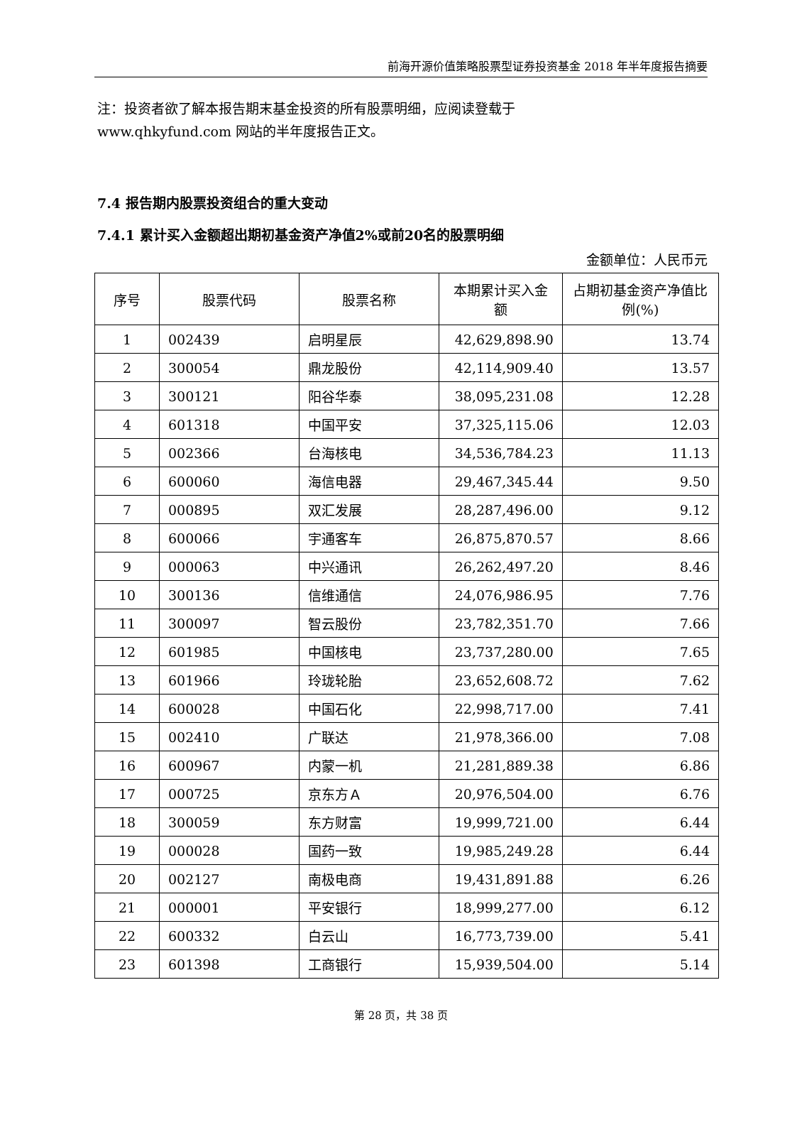前海开源价值策略股票型证券投资基金 2018 年半年度报告摘要
注：投资者欲了解本报告期末基金投资的所有股票明细，应阅读登载于
www.qhkyfund.com 网站的半年度报告正文。
7.4 报告期内股票投资组合的重大变动
7.4.1 累计买入金额超出期初基金资产净值2%或前20名的股票明细
金额单位：人民币元
| 序号 | 股票代码 | 股票名称 | 本期累计买入金额 | 占期初基金资产净值比例(%) |
| --- | --- | --- | --- | --- |
| 1 | 002439 | 启明星辰 | 42,629,898.90 | 13.74 |
| 2 | 300054 | 鼎龙股份 | 42,114,909.40 | 13.57 |
| 3 | 300121 | 阳谷华泰 | 38,095,231.08 | 12.28 |
| 4 | 601318 | 中国平安 | 37,325,115.06 | 12.03 |
| 5 | 002366 | 台海核电 | 34,536,784.23 | 11.13 |
| 6 | 600060 | 海信电器 | 29,467,345.44 | 9.50 |
| 7 | 000895 | 双汇发展 | 28,287,496.00 | 9.12 |
| 8 | 600066 | 宇通客车 | 26,875,870.57 | 8.66 |
| 9 | 000063 | 中兴通讯 | 26,262,497.20 | 8.46 |
| 10 | 300136 | 信维通信 | 24,076,986.95 | 7.76 |
| 11 | 300097 | 智云股份 | 23,782,351.70 | 7.66 |
| 12 | 601985 | 中国核电 | 23,737,280.00 | 7.65 |
| 13 | 601966 | 玲珑轮胎 | 23,652,608.72 | 7.62 |
| 14 | 600028 | 中国石化 | 22,998,717.00 | 7.41 |
| 15 | 002410 | 广联达 | 21,978,366.00 | 7.08 |
| 16 | 600967 | 内蒙一机 | 21,281,889.38 | 6.86 |
| 17 | 000725 | 京东方Ａ | 20,976,504.00 | 6.76 |
| 18 | 300059 | 东方财富 | 19,999,721.00 | 6.44 |
| 19 | 000028 | 国药一致 | 19,985,249.28 | 6.44 |
| 20 | 002127 | 南极电商 | 19,431,891.88 | 6.26 |
| 21 | 000001 | 平安银行 | 18,999,277.00 | 6.12 |
| 22 | 600332 | 白云山 | 16,773,739.00 | 5.41 |
| 23 | 601398 | 工商银行 | 15,939,504.00 | 5.14 |
第 28 页，共 38 页